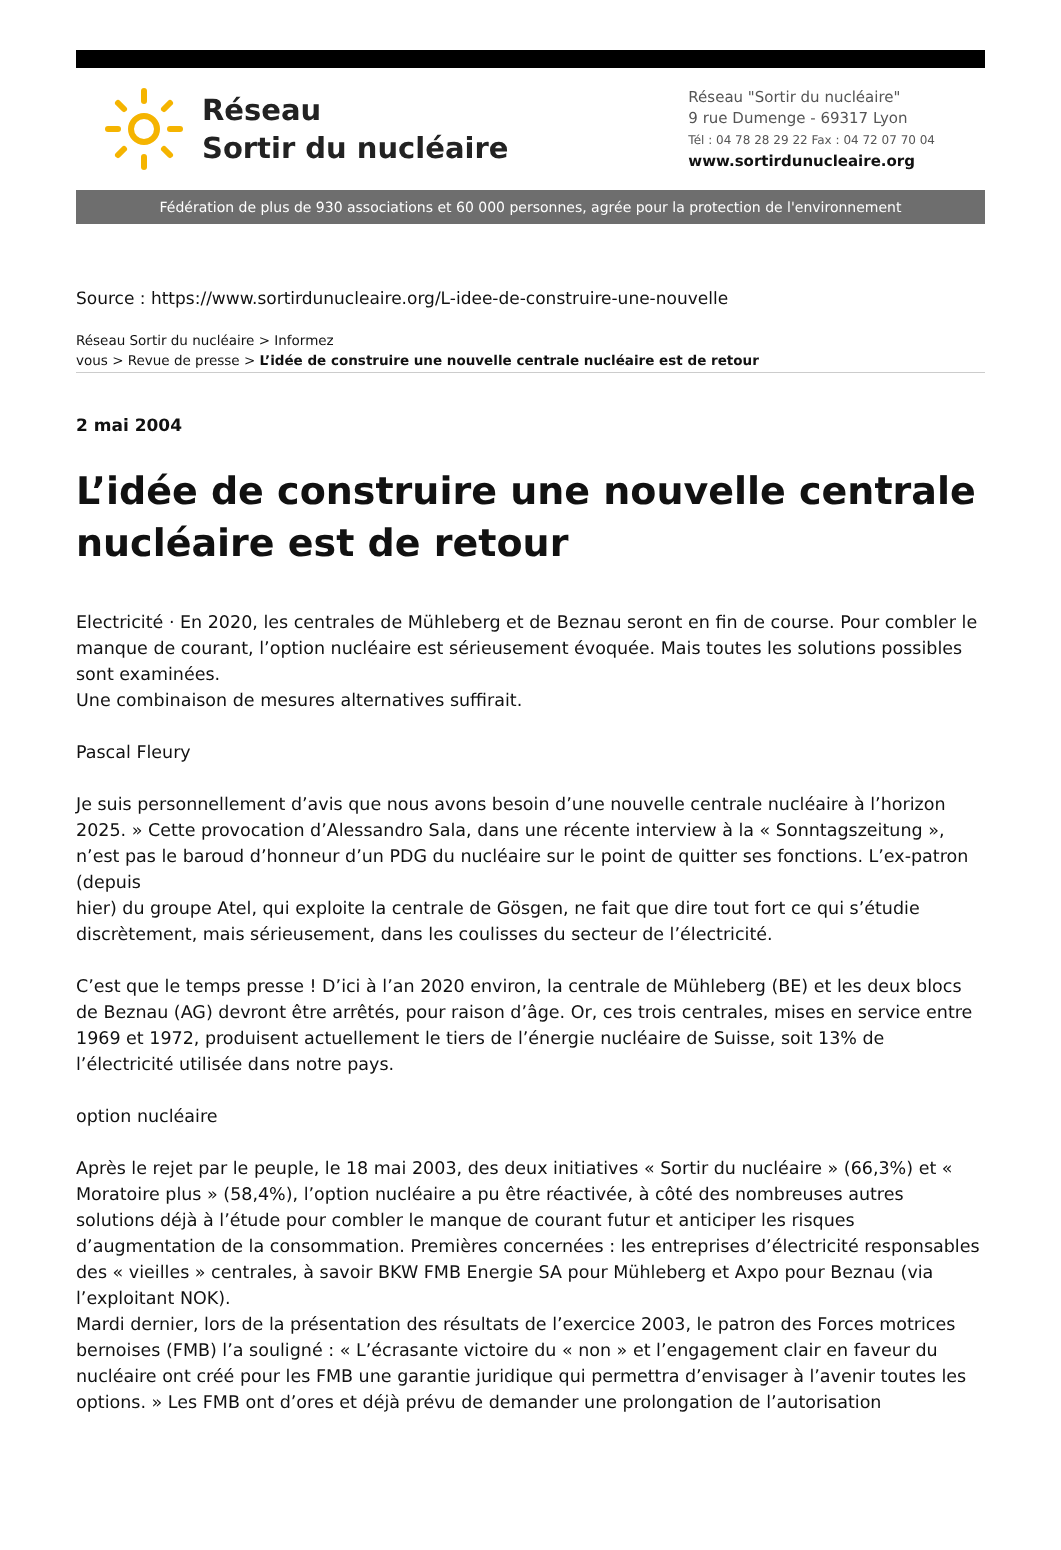Réseau
Sortir du nucléaire
Réseau "Sortir du nucléaire"
9 rue Dumenge - 69317 Lyon
Tél : 04 78 28 29 22 Fax : 04 72 07 70 04
www.sortirdunucleaire.org
Fédération de plus de 930 associations et 60 000 personnes, agrée pour la protection de l'environnement
Source : https://www.sortirdunucleaire.org/L-idee-de-construire-une-nouvelle
Réseau Sortir du nucléaire > Informez
vous > Revue de presse > L’idée de construire une nouvelle centrale nucléaire est de retour
2 mai 2004
L’idée de construire une nouvelle centrale nucléaire est de retour
Electricité · En 2020, les centrales de Mühleberg et de Beznau seront en fin de course. Pour combler le manque de courant, l’option nucléaire est sérieusement évoquée. Mais toutes les solutions possibles sont examinées.
Une combinaison de mesures alternatives suffirait.
Pascal Fleury
Je suis personnellement d’avis que nous avons besoin d’une nouvelle centrale nucléaire à l’horizon 2025. » Cette provocation d’Alessandro Sala, dans une récente interview à la « Sonntagszeitung », n’est pas le baroud d’honneur d’un PDG du nucléaire sur le point de quitter ses fonctions. L’ex-patron (depuis
hier) du groupe Atel, qui exploite la centrale de Gösgen, ne fait que dire tout fort ce qui s’étudie discrètement, mais sérieusement, dans les coulisses du secteur de l’électricité.
C’est que le temps presse ! D’ici à l’an 2020 environ, la centrale de Mühleberg (BE) et les deux blocs de Beznau (AG) devront être arrêtés, pour raison d’âge. Or, ces trois centrales, mises en service entre 1969 et 1972, produisent actuellement le tiers de l’énergie nucléaire de Suisse, soit 13% de l’électricité utilisée dans notre pays.
option nucléaire
Après le rejet par le peuple, le 18 mai 2003, des deux initiatives « Sortir du nucléaire » (66,3%) et « Moratoire plus » (58,4%), l’option nucléaire a pu être réactivée, à côté des nombreuses autres solutions déjà à l’étude pour combler le manque de courant futur et anticiper les risques d’augmentation de la consommation. Premières concernées : les entreprises d’électricité responsables des « vieilles » centrales, à savoir BKW FMB Energie SA pour Mühleberg et Axpo pour Beznau (via l’exploitant NOK).
Mardi dernier, lors de la présentation des résultats de l’exercice 2003, le patron des Forces motrices bernoises (FMB) l’a souligné : « L’écrasante victoire du « non » et l’engagement clair en faveur du nucléaire ont créé pour les FMB une garantie juridique qui permettra d’envisager à l’avenir toutes les options. » Les FMB ont d’ores et déjà prévu de demander une prolongation de l’autorisation